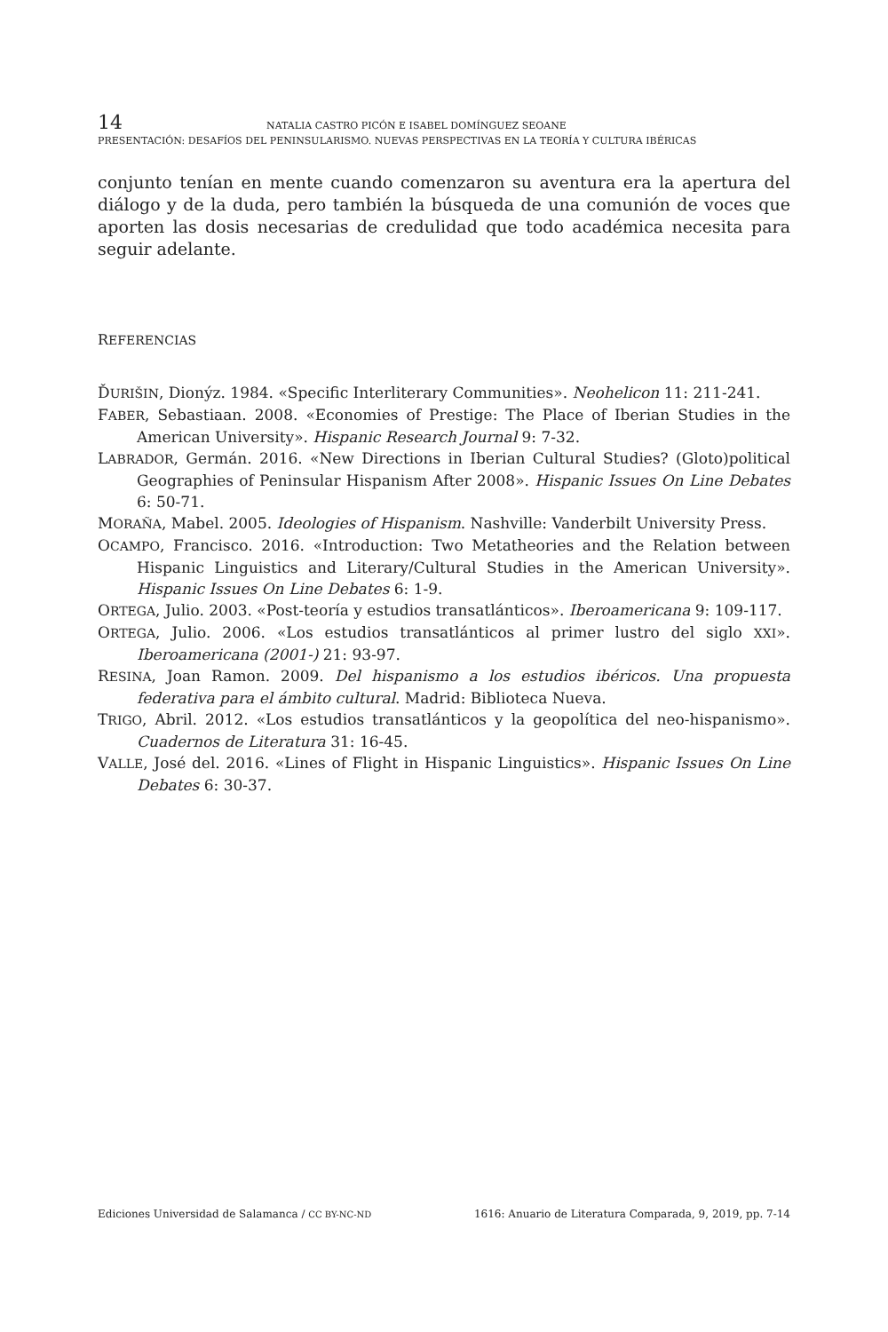14 NATALIA CASTRO PICÓN E ISABEL DOMÍNGUEZ SEOANE
PRESENTACIÓN: DESAFÍOS DEL PENINSULARISMO. NUEVAS PERSPECTIVAS EN LA TEORÍA Y CULTURA IBÉRICAS
conjunto tenían en mente cuando comenzaron su aventura era la apertura del diálogo y de la duda, pero también la búsqueda de una comunión de voces que aporten las dosis necesarias de credulidad que todo académica necesita para seguir adelante.
REFERENCIAS
ĎURIŠIN, Dionýz. 1984. «Specific Interliterary Communities». Neohelicon 11: 211-241.
FABER, Sebastiaan. 2008. «Economies of Prestige: The Place of Iberian Studies in the American University». Hispanic Research Journal 9: 7-32.
LABRADOR, Germán. 2016. «New Directions in Iberian Cultural Studies? (Gloto)political Geographies of Peninsular Hispanism After 2008». Hispanic Issues On Line Debates 6: 50-71.
MORAÑA, Mabel. 2005. Ideologies of Hispanism. Nashville: Vanderbilt University Press.
OCAMPO, Francisco. 2016. «Introduction: Two Metatheories and the Relation between Hispanic Linguistics and Literary/Cultural Studies in the American University». Hispanic Issues On Line Debates 6: 1-9.
ORTEGA, Julio. 2003. «Post-teoría y estudios transatlánticos». Iberoamericana 9: 109-117.
ORTEGA, Julio. 2006. «Los estudios transatlánticos al primer lustro del siglo XXI». Iberoamericana (2001-) 21: 93-97.
RESINA, Joan Ramon. 2009. Del hispanismo a los estudios ibéricos. Una propuesta federativa para el ámbito cultural. Madrid: Biblioteca Nueva.
TRIGO, Abril. 2012. «Los estudios transatlánticos y la geopolítica del neo-hispanismo». Cuadernos de Literatura 31: 16-45.
VALLE, José del. 2016. «Lines of Flight in Hispanic Linguistics». Hispanic Issues On Line Debates 6: 30-37.
Ediciones Universidad de Salamanca / CC BY-NC-ND 1616: Anuario de Literatura Comparada, 9, 2019, pp. 7-14